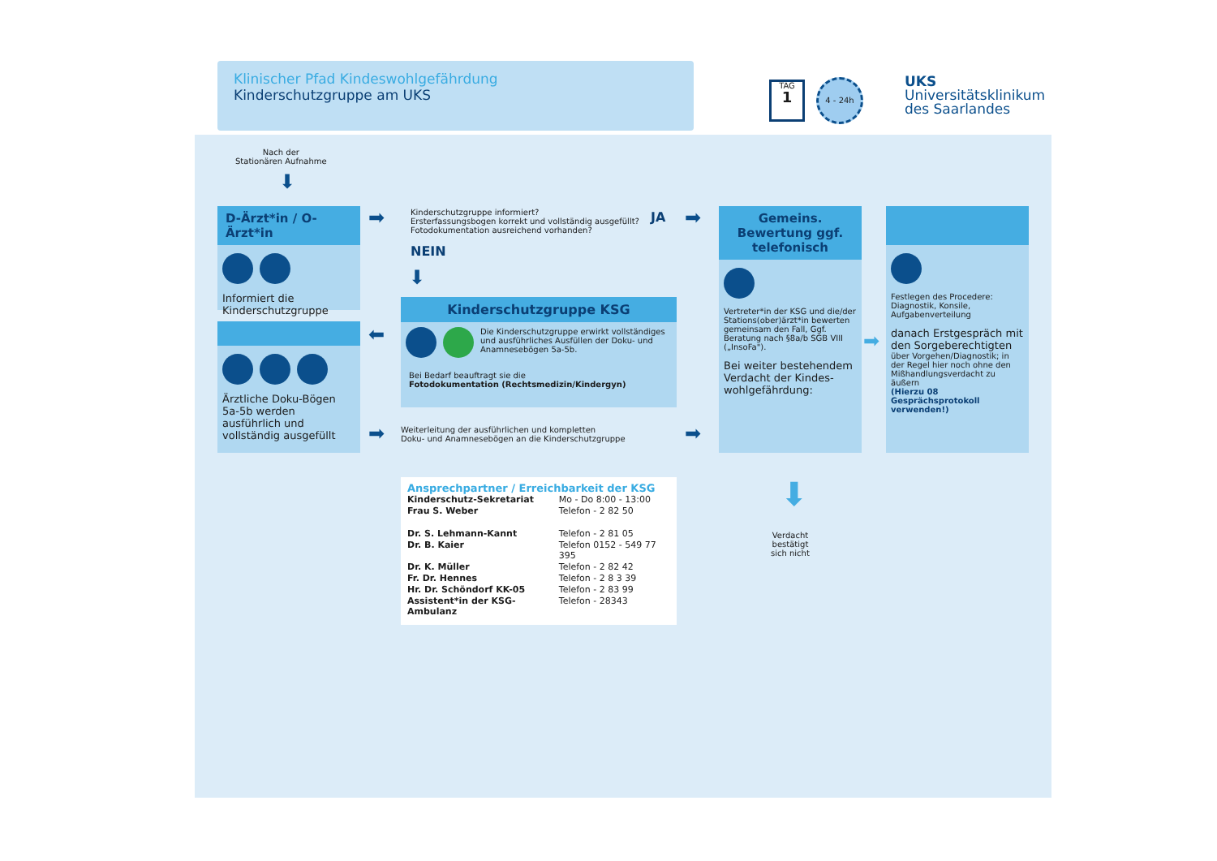Klinischer Pfad Kindeswohlgefährdung
Kinderschutzgruppe am UKS
TAG
1
4 - 24h
UKS
Universitätsklinikum
des Saarlandes
Nach der
Stationären Aufnahme
⬇
D-Ärzt*in / O-Ärzt*in
Informiert die Kinderschutzgruppe
➡
Kinderschutzgruppe informiert?
Ersterfassungsbogen korrekt und vollständig ausgefüllt?
Fotodokumentation ausreichend vorhanden?
JA ➡
NEIN
⬇
Ärztliche Doku-Bögen 5a-5b werden ausführlich und vollständig ausgefüllt
⬅
Kinderschutzgruppe KSG
Die Kinderschutzgruppe erwirkt vollständiges und ausführliches Ausfüllen der Doku- und Anamnesebögen 5a-5b.
Bei Bedarf beauftragt sie die
Fotodokumentation (Rechtsmedizin/Kindergyn)
➡
Weiterleitung der ausführlichen und kompletten
Doku- und Anamnesebögen an die Kinderschutzgruppe
➡
Gemeins. Bewertung ggf. telefonisch
Vertreter*in der KSG und die/der Stations(ober)ärzt*in bewerten gemeinsam den Fall, Ggf. Beratung nach §8a/b SGB VIII („InsoFa").
Bei weiter bestehendem Verdacht der Kindes-wohlgefährdung:
➡
Festlegen des Procedere: Diagnostik, Konsile, Aufgabenverteilung
danach Erstgespräch mit den Sorgeberechtigten
über Vorgehen/Diagnostik; in der Regel hier noch ohne den Mißhandlungsverdacht zu äußern
(Hierzu 08 Gesprächsprotokoll verwenden!)
⬇
Verdacht
bestätigt
sich nicht
Ansprechpartner / Erreichbarkeit der KSG
| Kinderschutz-Sekretariat | Mo - Do 8:00 - 13:00 |
| Frau S. Weber | Telefon - 2 82 50 |
| Dr. S. Lehmann-Kannt | Telefon - 2 81 05 |
| Dr. B. Kaier | Telefon 0152 - 549 77 395 |
| Dr. K. Müller | Telefon - 2 82 42 |
| Fr. Dr. Hennes | Telefon - 2 8 3 39 |
| Hr. Dr. Schöndorf KK-05 | Telefon - 2 83 99 |
| Assistent*in der KSG-Ambulanz | Telefon - 28343 |